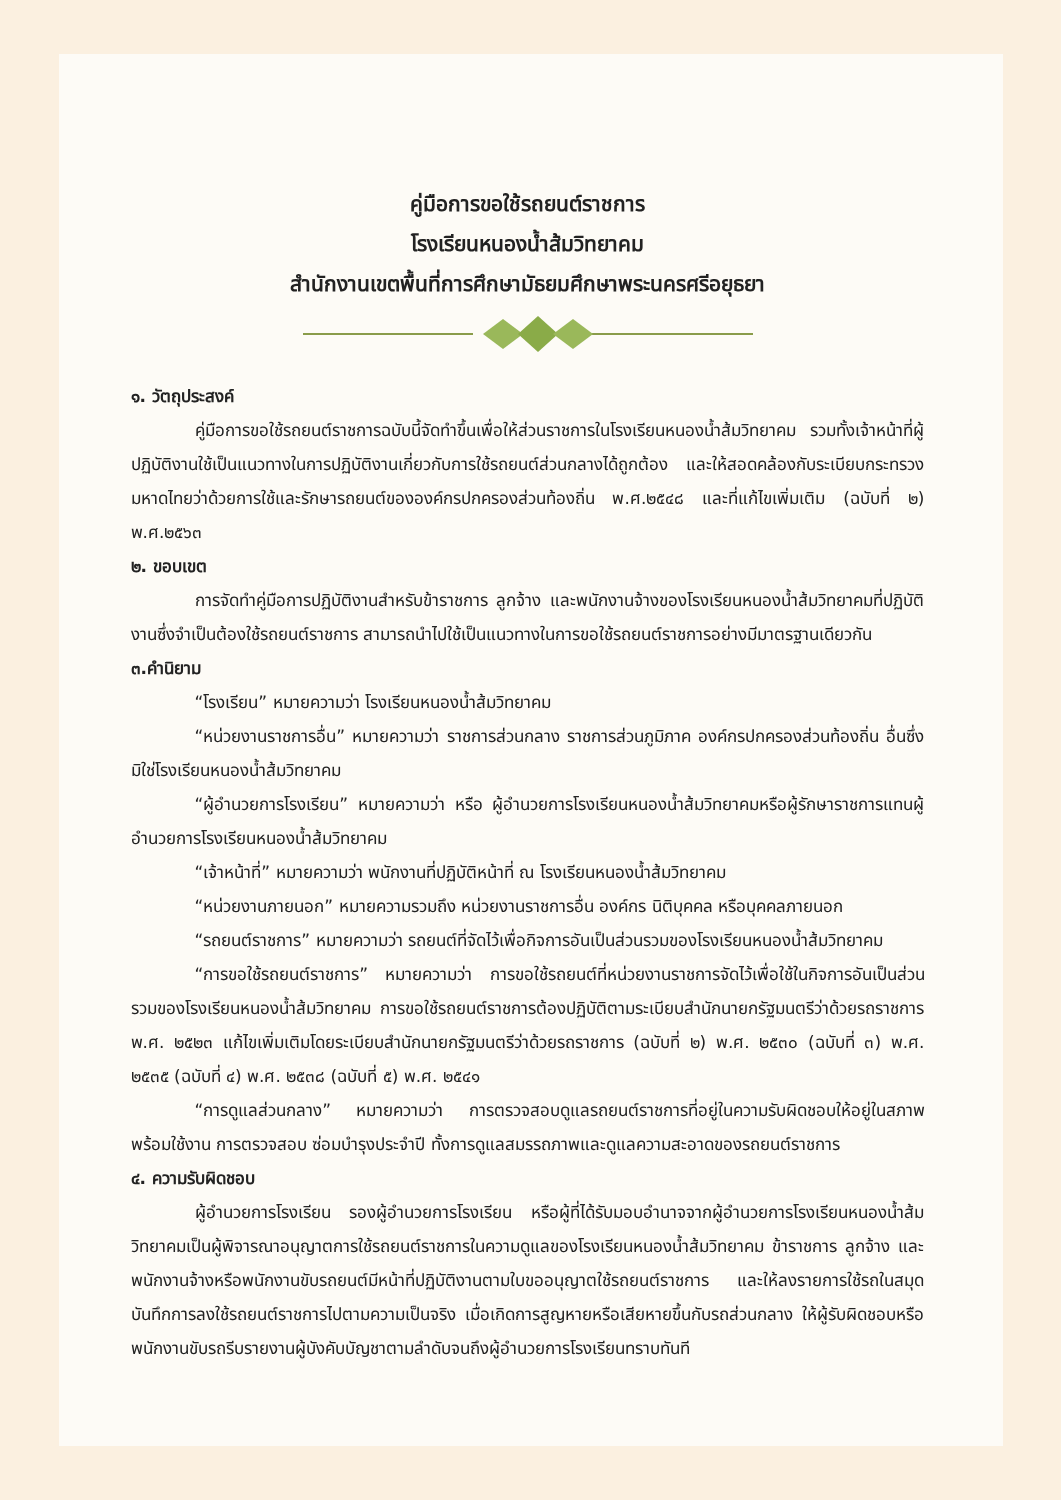คู่มือการขอใช้รถยนต์ราชการ
โรงเรียนหนองน้ำส้มวิทยาคม
สำนักงานเขตพื้นที่การศึกษามัธยมศึกษาพระนครศรีอยุธยา
๑. วัตถุประสงค์
คู่มือการขอใช้รถยนต์ราชการฉบับนี้จัดทำขึ้นเพื่อให้ส่วนราชการในโรงเรียนหนองน้ำส้มวิทยาคม รวมทั้งเจ้าหน้าที่ผู้ปฏิบัติงานใช้เป็นแนวทางในการปฏิบัติงานเกี่ยวกับการใช้รถยนต์ส่วนกลางได้ถูกต้อง และให้สอดคล้องกับระเบียบกระทรวงมหาดไทยว่าด้วยการใช้และรักษารถยนต์ขององค์กรปกครองส่วนท้องถิ่น พ.ศ.๒๕๔๘ และที่แก้ไขเพิ่มเติม (ฉบับที่ ๒) พ.ศ.๒๕๖๓
๒. ขอบเขต
การจัดทำคู่มือการปฏิบัติงานสำหรับข้าราชการ ลูกจ้าง และพนักงานจ้างของโรงเรียนหนองน้ำส้มวิทยาคมที่ปฏิบัติงานซึ่งจำเป็นต้องใช้รถยนต์ราชการ สามารถนำไปใช้เป็นแนวทางในการขอใช้รถยนต์ราชการอย่างมีมาตรฐานเดียวกัน
๓.คำนิยาม
“โรงเรียน” หมายความว่า โรงเรียนหนองน้ำส้มวิทยาคม
“หน่วยงานราชการอื่น” หมายความว่า ราชการส่วนกลาง ราชการส่วนภูมิภาค องค์กรปกครองส่วนท้องถิ่น อื่นซึ่งมิใช่โรงเรียนหนองน้ำส้มวิทยาคม
“ผู้อำนวยการโรงเรียน” หมายความว่า หรือ ผู้อำนวยการโรงเรียนหนองน้ำส้มวิทยาคมหรือผู้รักษาราชการแทนผู้อำนวยการโรงเรียนหนองน้ำส้มวิทยาคม
“เจ้าหน้าที่” หมายความว่า พนักงานที่ปฏิบัติหน้าที่ ณ โรงเรียนหนองน้ำส้มวิทยาคม
“หน่วยงานภายนอก” หมายความรวมถึง หน่วยงานราชการอื่น องค์กร นิติบุคคล หรือบุคคลภายนอก
“รถยนต์ราชการ” หมายความว่า รถยนต์ที่จัดไว้เพื่อกิจการอันเป็นส่วนรวมของโรงเรียนหนองน้ำส้มวิทยาคม
“การขอใช้รถยนต์ราชการ” หมายความว่า การขอใช้รถยนต์ที่หน่วยงานราชการจัดไว้เพื่อใช้ในกิจการอันเป็นส่วนรวมของโรงเรียนหนองน้ำส้มวิทยาคม การขอใช้รถยนต์ราชการต้องปฏิบัติตามระเบียบสำนักนายกรัฐมนตรีว่าด้วยรถราชการ พ.ศ. ๒๕๒๓ แก้ไขเพิ่มเติมโดยระเบียบสำนักนายกรัฐมนตรีว่าด้วยรถราชการ (ฉบับที่ ๒) พ.ศ. ๒๕๓๐ (ฉบับที่ ๓) พ.ศ. ๒๕๓๕ (ฉบับที่ ๔) พ.ศ. ๒๕๓๘ (ฉบับที่ ๕) พ.ศ. ๒๕๔๑
“การดูแลส่วนกลาง” หมายความว่า การตรวจสอบดูแลรถยนต์ราชการที่อยู่ในความรับผิดชอบให้อยู่ในสภาพพร้อมใช้งาน การตรวจสอบ ซ่อมบำรุงประจำปี ทั้งการดูแลสมรรถภาพและดูแลความสะอาดของรถยนต์ราชการ
๔. ความรับผิดชอบ
ผู้อำนวยการโรงเรียน รองผู้อำนวยการโรงเรียน หรือผู้ที่ได้รับมอบอำนาจจากผู้อำนวยการโรงเรียนหนองน้ำส้มวิทยาคมเป็นผู้พิจารณาอนุญาตการใช้รถยนต์ราชการในความดูแลของโรงเรียนหนองน้ำส้มวิทยาคม ข้าราชการ ลูกจ้าง และพนักงานจ้างหรือพนักงานขับรถยนต์มีหน้าที่ปฏิบัติงานตามใบขออนุญาตใช้รถยนต์ราชการ และให้ลงรายการใช้รถในสมุดบันทึกการลงใช้รถยนต์ราชการไปตามความเป็นจริง เมื่อเกิดการสูญหายหรือเสียหายขึ้นกับรถส่วนกลาง ให้ผู้รับผิดชอบหรือพนักงานขับรถรีบรายงานผู้บังคับบัญชาตามลำดับจนถึงผู้อำนวยการโรงเรียนทราบทันที